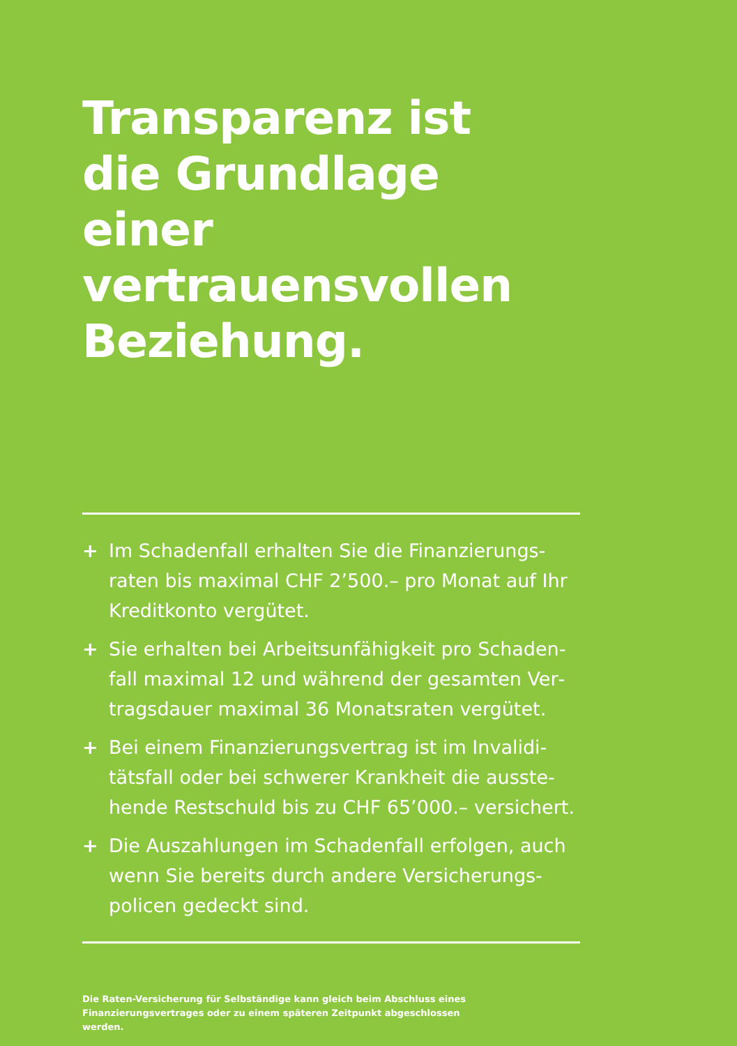Transparenz ist
die Grundlage einer
vertrauensvollen
Beziehung.
+ Im Schadenfall erhalten Sie die Finanzierungs­raten bis maximal CHF 2’500.– pro Monat auf Ihr Kreditkonto vergütet.
+ Sie erhalten bei Arbeitsunfähigkeit pro Schaden­fall maximal 12 und während der gesamten Ver­tragsdauer maximal 36 Monatsraten vergütet.
+ Bei einem Finanzierungsvertrag ist im Invalidi­tätsfall oder bei schwerer Krankheit die ausste­hende Restschuld bis zu CHF 65’000.– versichert.
+ Die Auszahlungen im Schadenfall erfolgen, auch wenn Sie bereits durch andere Versicherungs­policen gedeckt sind.
Die Raten-Versicherung für Selbständige kann gleich beim Abschluss eines Finanzierungsvertrages oder zu einem späteren Zeitpunkt abgeschlossen werden.